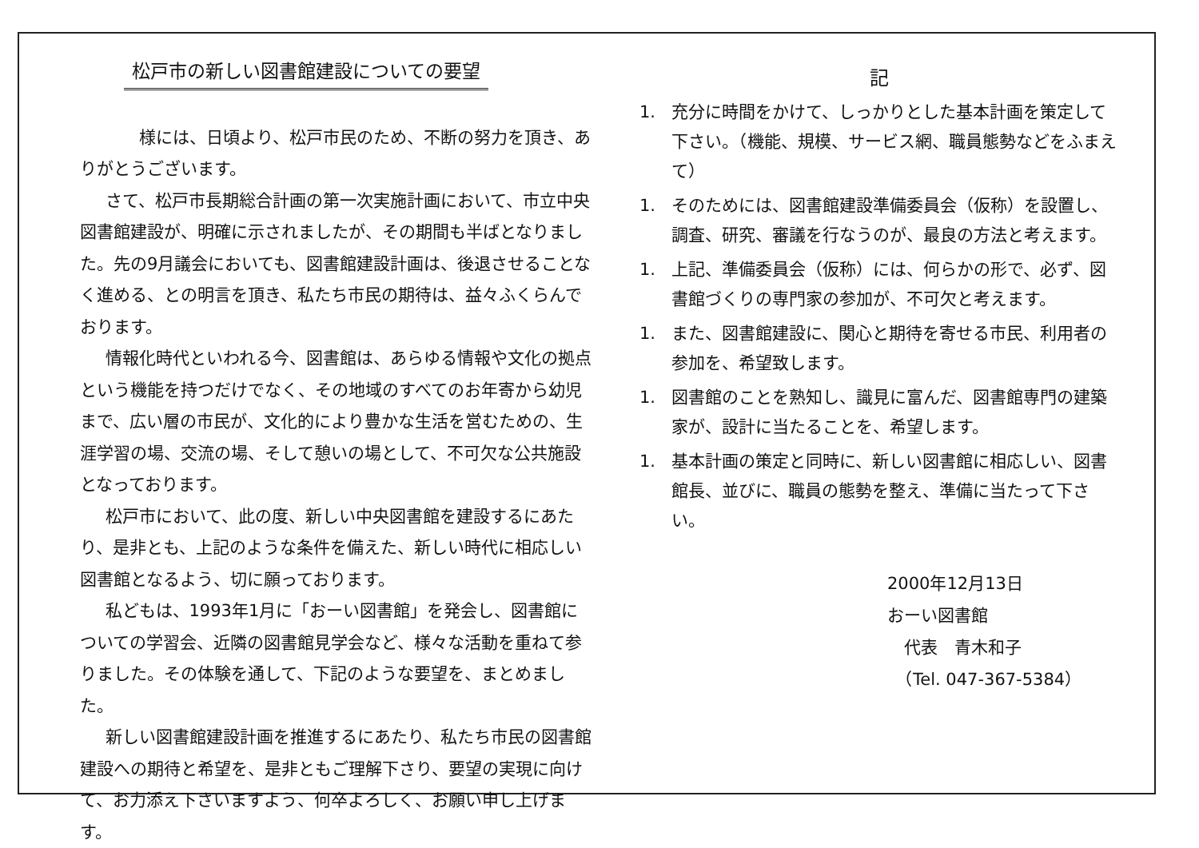松戸市の新しい図書館建設についての要望
　　様には、日頃より、松戸市民のため、不断の努力を頂き、ありがとうございます。
さて、松戸市長期総合計画の第一次実施計画において、市立中央図書館建設が、明確に示されましたが、その期間も半ばとなりました。先の9月議会においても、図書館建設計画は、後退させることなく進める、との明言を頂き、私たち市民の期待は、益々ふくらんでおります。
情報化時代といわれる今、図書館は、あらゆる情報や文化の拠点という機能を持つだけでなく、その地域のすべてのお年寄から幼児まで、広い層の市民が、文化的により豊かな生活を営むための、生涯学習の場、交流の場、そして憩いの場として、不可欠な公共施設となっております。
松戸市において、此の度、新しい中央図書館を建設するにあたり、是非とも、上記のような条件を備えた、新しい時代に相応しい図書館となるよう、切に願っております。
私どもは、1993年1月に「おーい図書館」を発会し、図書館についての学習会、近隣の図書館見学会など、様々な活動を重ねて参りました。その体験を通して、下記のような要望を、まとめました。
新しい図書館建設計画を推進するにあたり、私たち市民の図書館建設への期待と希望を、是非ともご理解下さり、要望の実現に向けて、お力添え下さいますよう、何卒よろしく、お願い申し上げます。
記
1. 充分に時間をかけて、しっかりとした基本計画を策定して下さい。（機能、規模、サービス網、職員態勢などをふまえて）
1. そのためには、図書館建設準備委員会（仮称）を設置し、調査、研究、審議を行なうのが、最良の方法と考えます。
1. 上記、準備委員会（仮称）には、何らかの形で、必ず、図書館づくりの専門家の参加が、不可欠と考えます。
1. また、図書館建設に、関心と期待を寄せる市民、利用者の参加を、希望致します。
1. 図書館のことを熟知し、識見に富んだ、図書館専門の建築家が、設計に当たることを、希望します。
1. 基本計画の策定と同時に、新しい図書館に相応しい、図書館長、並びに、職員の態勢を整え、準備に当たって下さい。
2000年12月13日
おーい図書館
　代表　青木和子
　（Tel. 047-367-5384）